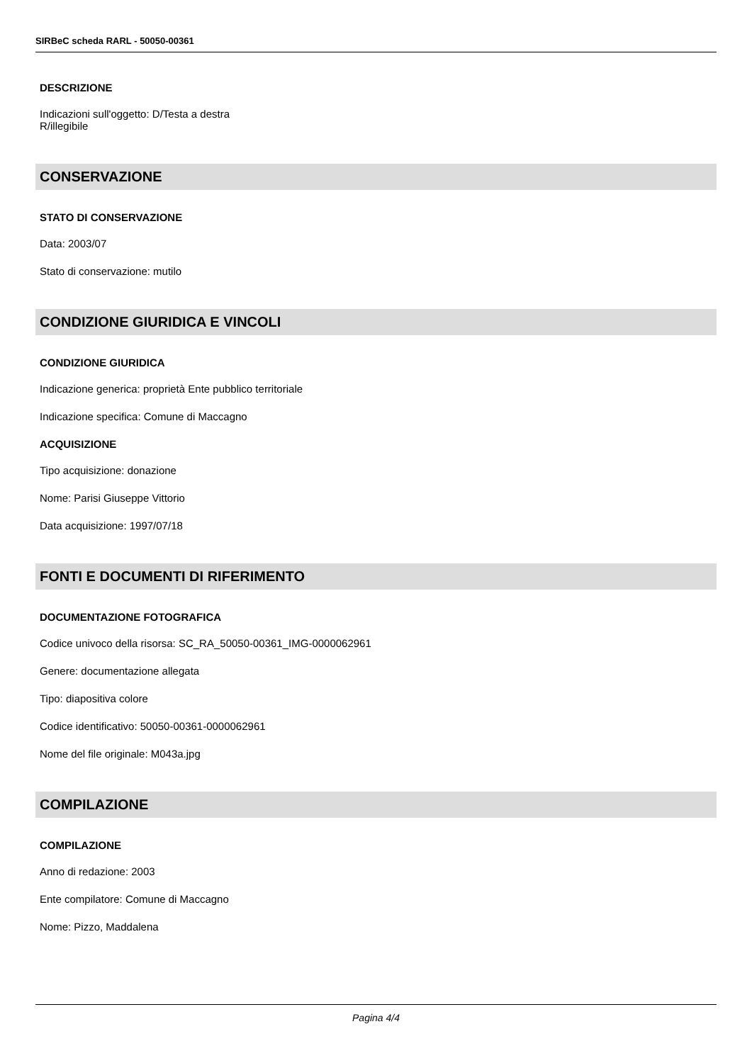SIRBeC scheda RARL - 50050-00361
DESCRIZIONE
Indicazioni sull'oggetto: D/Testa a destra
R/illegibile
CONSERVAZIONE
STATO DI CONSERVAZIONE
Data: 2003/07
Stato di conservazione: mutilo
CONDIZIONE GIURIDICA E VINCOLI
CONDIZIONE GIURIDICA
Indicazione generica: proprietà Ente pubblico territoriale
Indicazione specifica: Comune di Maccagno
ACQUISIZIONE
Tipo acquisizione: donazione
Nome: Parisi Giuseppe Vittorio
Data acquisizione: 1997/07/18
FONTI E DOCUMENTI DI RIFERIMENTO
DOCUMENTAZIONE FOTOGRAFICA
Codice univoco della risorsa: SC_RA_50050-00361_IMG-0000062961
Genere: documentazione allegata
Tipo: diapositiva colore
Codice identificativo: 50050-00361-0000062961
Nome del file originale: M043a.jpg
COMPILAZIONE
COMPILAZIONE
Anno di redazione: 2003
Ente compilatore: Comune di Maccagno
Nome: Pizzo, Maddalena
Pagina 4/4